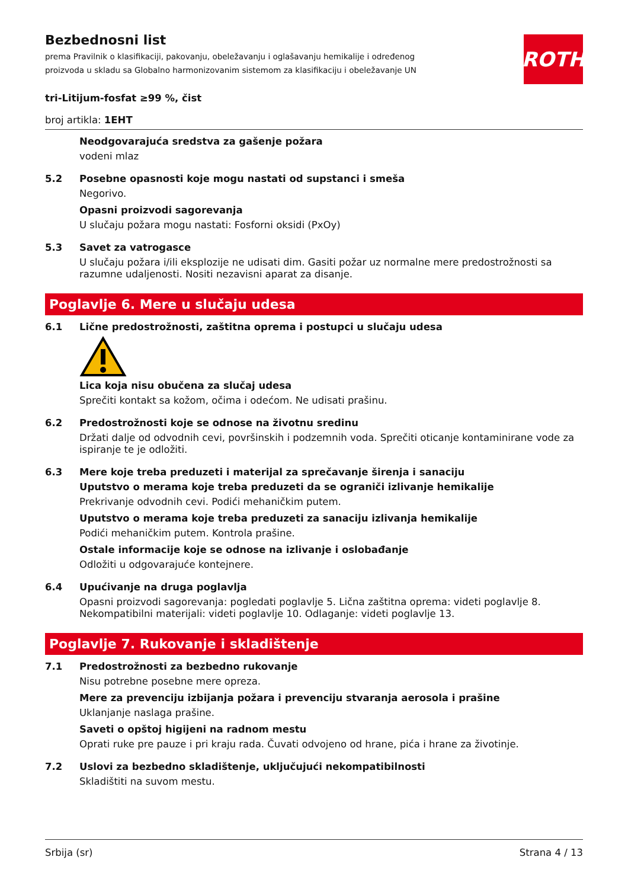ROTH
Bezbednosni list
prema Pravilnik o klasifikaciji, pakovanju, obeležavanju i oglašavanju hemikalije i određenog proizvoda u skladu sa Globalno harmonizovanim sistemom za klasifikaciju i obeležavanje UN
tri-Litijum-fosfat ≥99 %, čist
broj artikla: 1EHT
Neodgovarajuća sredstva za gašenje požara
vodeni mlaz
5.2 Posebne opasnosti koje mogu nastati od supstanci i smeša
Negorivo.
Opasni proizvodi sagorevanja
U slučaju požara mogu nastati: Fosforni oksidi (PxOy)
5.3 Savet za vatrogasce
U slučaju požara i/ili eksplozije ne udisati dim. Gasiti požar uz normalne mere predostrožnosti sa razumne udaljenosti. Nositi nezavisni aparat za disanje.
Poglavlje 6. Mere u slučaju udesa
6.1 Lične predostrožnosti, zaštitna oprema i postupci u slučaju udesa
Lica koja nisu obučena za slučaj udesa
Sprečiti kontakt sa kožom, očima i odećom. Ne udisati prašinu.
6.2 Predostrožnosti koje se odnose na životnu sredinu
Držati dalje od odvodnih cevi, površinskih i podzemnih voda. Sprečiti oticanje kontaminirane vode za ispiranje te je odložiti.
6.3 Mere koje treba preduzeti i materijal za sprečavanje širenja i sanaciju
Uputstvo o merama koje treba preduzeti da se ograniči izlivanje hemikalije
Prekrivanje odvodnih cevi. Podići mehaničkim putem.
Uputstvo o merama koje treba preduzeti za sanaciju izlivanja hemikalije
Podići mehaničkim putem. Kontrola prašine.
Ostale informacije koje se odnose na izlivanje i oslobađanje
Odložiti u odgovarajuće kontejnere.
6.4 Upućivanje na druga poglavlja
Opasni proizvodi sagorevanja: pogledati poglavlje 5. Lična zaštitna oprema: videti poglavlje 8. Nekompatibilni materijali: videti poglavlje 10. Odlaganje: videti poglavlje 13.
Poglavlje 7. Rukovanje i skladištenje
7.1 Predostrožnosti za bezbedno rukovanje
Nisu potrebne posebne mere opreza.
Mere za prevenciju izbijanja požara i prevenciju stvaranja aerosola i prašine
Uklanjanje naslaga prašine.
Saveti o opštoj higijeni na radnom mestu
Oprati ruke pre pauze i pri kraju rada. Čuvati odvojeno od hrane, pića i hrane za životinje.
7.2 Uslovi za bezbedno skladištenje, uključujući nekompatibilnosti
Skladištiti na suvom mestu.
Srbija (sr) Strana 4 / 13